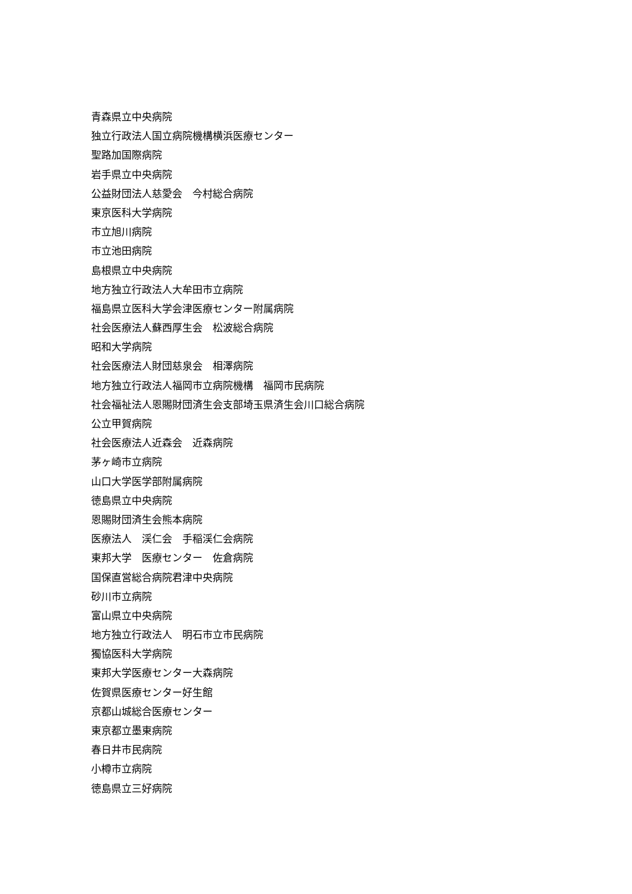青森県立中央病院
独立行政法人国立病院機構横浜医療センター
聖路加国際病院
岩手県立中央病院
公益財団法人慈愛会　今村総合病院
東京医科大学病院
市立旭川病院
市立池田病院
島根県立中央病院
地方独立行政法人大牟田市立病院
福島県立医科大学会津医療センター附属病院
社会医療法人蘇西厚生会　松波総合病院
昭和大学病院
社会医療法人財団慈泉会　相澤病院
地方独立行政法人福岡市立病院機構　福岡市民病院
社会福祉法人恩賜財団済生会支部埼玉県済生会川口総合病院
公立甲賀病院
社会医療法人近森会　近森病院
茅ヶ崎市立病院
山口大学医学部附属病院
徳島県立中央病院
恩賜財団済生会熊本病院
医療法人　渓仁会　手稲渓仁会病院
東邦大学　医療センター　佐倉病院
国保直営総合病院君津中央病院
砂川市立病院
富山県立中央病院
地方独立行政法人　明石市立市民病院
獨協医科大学病院
東邦大学医療センター大森病院
佐賀県医療センター好生館
京都山城総合医療センター
東京都立墨東病院
春日井市民病院
小樽市立病院
徳島県立三好病院